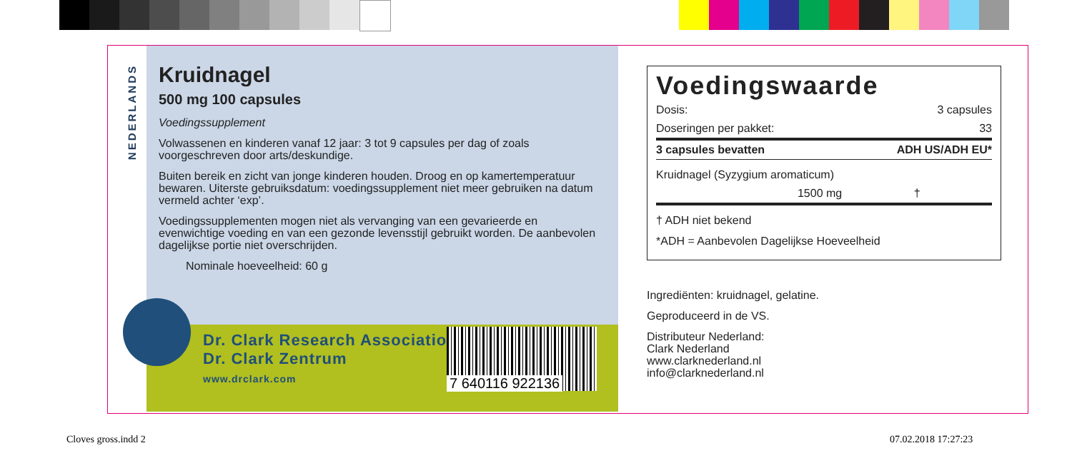NEDERLANDS
Kruidnagel
500 mg 100 capsules
Voedingssupplement
Volwassenen en kinderen vanaf 12 jaar: 3 tot 9 capsules per dag of zoals voorgeschreven door arts/deskundige.
Buiten bereik en zicht van jonge kinderen houden. Droog en op kamer­temperatuur bewaren. Uiterste gebruiksdatum: voedingssupplement niet meer gebruiken na datum vermeld achter ‘exp’.
Voedingssupplementen mogen niet als vervanging van een gevarieerde en evenwichtige voeding en van een gezonde levensstijl gebruikt worden. De aanbevolen dagelijkse portie niet overschrijden.
Nominale hoeveelheid: 60 g
Dr. Clark Research Association
Dr. Clark Zentrum
www.drclark.com
7 640116 922136
Voedingswaarde
| Dosis: | 3 capsules |
| Doseringen per pakket: | 33 |
| 3 capsules bevatten | ADH US/ADH EU* |
| Kruidnagel (Syzygium aromaticum) | |
| 1500 mg | † |
† ADH niet bekend
*ADH = Aanbevolen Dagelijkse Hoeveelheid
Ingrediënten: kruidnagel, gelatine.
Geproduceerd in de VS.
Distributeur Nederland:
Clark Nederland
www.clarknederland.nl
info@clarknederland.nl
Cloves gross.indd 2 07.02.2018 17:27:23